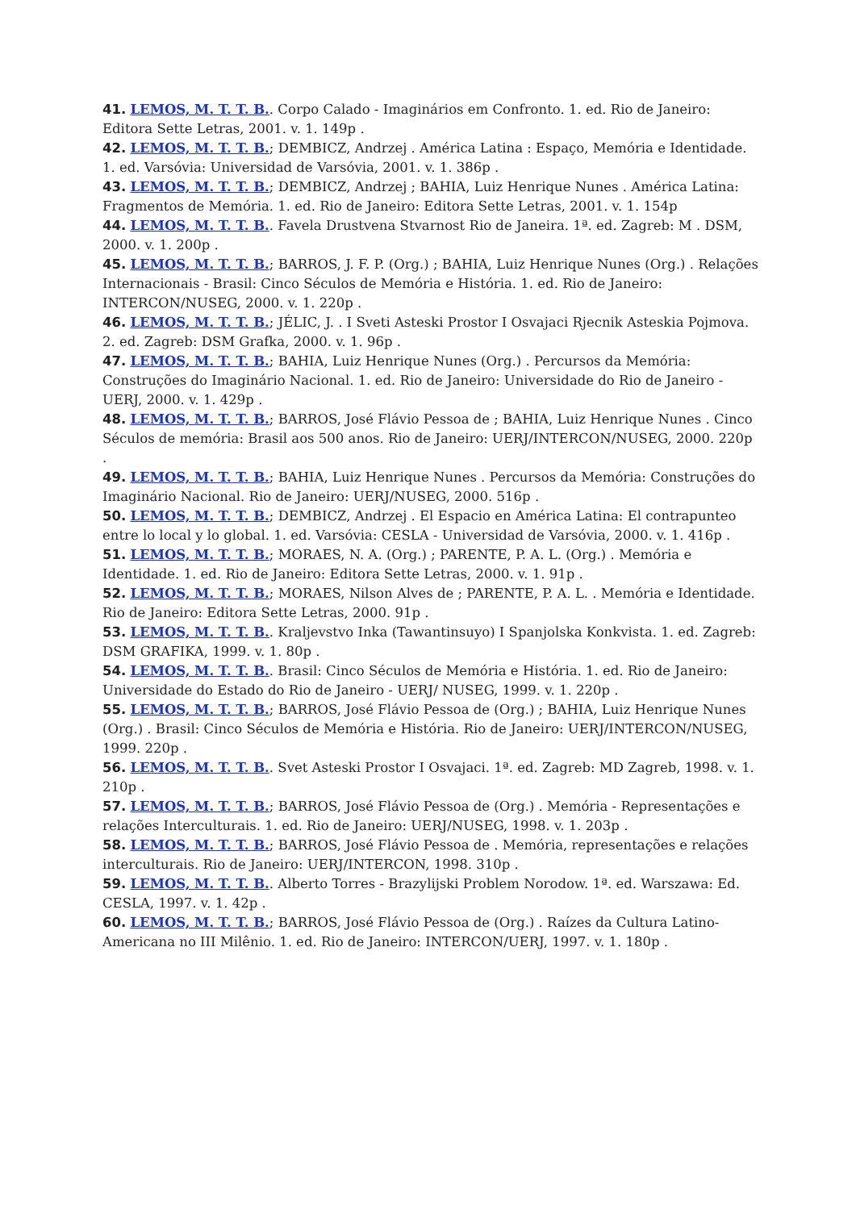41. LEMOS, M. T. T. B.. Corpo Calado - Imaginários em Confronto. 1. ed. Rio de Janeiro: Editora Sette Letras, 2001. v. 1. 149p .
42. LEMOS, M. T. T. B.; DEMBICZ, Andrzej . América Latina : Espaço, Memória e Identidade. 1. ed. Varsóvia: Universidad de Varsóvia, 2001. v. 1. 386p .
43. LEMOS, M. T. T. B.; DEMBICZ, Andrzej ; BAHIA, Luiz Henrique Nunes . América Latina: Fragmentos de Memória. 1. ed. Rio de Janeiro: Editora Sette Letras, 2001. v. 1. 154p
44. LEMOS, M. T. T. B.. Favela Drustvena Stvarnost Rio de Janeira. 1ª. ed. Zagreb: M . DSM, 2000. v. 1. 200p .
45. LEMOS, M. T. T. B.; BARROS, J. F. P. (Org.) ; BAHIA, Luiz Henrique Nunes (Org.) . Relações Internacionais - Brasil: Cinco Séculos de Memória e História. 1. ed. Rio de Janeiro: INTERCON/NUSEG, 2000. v. 1. 220p .
46. LEMOS, M. T. T. B.; JÉLIC, J. . I Sveti Asteski Prostor I Osvajaci Rjecnik Asteskia Pojmova. 2. ed. Zagreb: DSM Grafka, 2000. v. 1. 96p .
47. LEMOS, M. T. T. B.; BAHIA, Luiz Henrique Nunes (Org.) . Percursos da Memória: Construções do Imaginário Nacional. 1. ed. Rio de Janeiro: Universidade do Rio de Janeiro - UERJ, 2000. v. 1. 429p .
48. LEMOS, M. T. T. B.; BARROS, José Flávio Pessoa de ; BAHIA, Luiz Henrique Nunes . Cinco Séculos de memória: Brasil aos 500 anos. Rio de Janeiro: UERJ/INTERCON/NUSEG, 2000. 220p .
49. LEMOS, M. T. T. B.; BAHIA, Luiz Henrique Nunes . Percursos da Memória: Construções do Imaginário Nacional. Rio de Janeiro: UERJ/NUSEG, 2000. 516p .
50. LEMOS, M. T. T. B.; DEMBICZ, Andrzej . El Espacio en América Latina: El contrapunteo entre lo local y lo global. 1. ed. Varsóvia: CESLA - Universidad de Varsóvia, 2000. v. 1. 416p .
51. LEMOS, M. T. T. B.; MORAES, N. A. (Org.) ; PARENTE, P. A. L. (Org.) . Memória e Identidade. 1. ed. Rio de Janeiro: Editora Sette Letras, 2000. v. 1. 91p .
52. LEMOS, M. T. T. B.; MORAES, Nilson Alves de ; PARENTE, P. A. L. . Memória e Identidade. Rio de Janeiro: Editora Sette Letras, 2000. 91p .
53. LEMOS, M. T. T. B.. Kraljevstvo Inka (Tawantinsuyo) I Spanjolska Konkvista. 1. ed. Zagreb: DSM GRAFIKA, 1999. v. 1. 80p .
54. LEMOS, M. T. T. B.. Brasil: Cinco Séculos de Memória e História. 1. ed. Rio de Janeiro: Universidade do Estado do Rio de Janeiro - UERJ/ NUSEG, 1999. v. 1. 220p .
55. LEMOS, M. T. T. B.; BARROS, José Flávio Pessoa de (Org.) ; BAHIA, Luiz Henrique Nunes (Org.) . Brasil: Cinco Séculos de Memória e História. Rio de Janeiro: UERJ/INTERCON/NUSEG, 1999. 220p .
56. LEMOS, M. T. T. B.. Svet Asteski Prostor I Osvajaci. 1ª. ed. Zagreb: MD Zagreb, 1998. v. 1. 210p .
57. LEMOS, M. T. T. B.; BARROS, José Flávio Pessoa de (Org.) . Memória - Representações e relações Interculturais. 1. ed. Rio de Janeiro: UERJ/NUSEG, 1998. v. 1. 203p .
58. LEMOS, M. T. T. B.; BARROS, José Flávio Pessoa de . Memória, representações e relações interculturais. Rio de Janeiro: UERJ/INTERCON, 1998. 310p .
59. LEMOS, M. T. T. B.. Alberto Torres - Brazylijski Problem Norodow. 1ª. ed. Warszawa: Ed. CESLA, 1997. v. 1. 42p .
60. LEMOS, M. T. T. B.; BARROS, José Flávio Pessoa de (Org.) . Raízes da Cultura Latino-Americana no III Milênio. 1. ed. Rio de Janeiro: INTERCON/UERJ, 1997. v. 1. 180p .